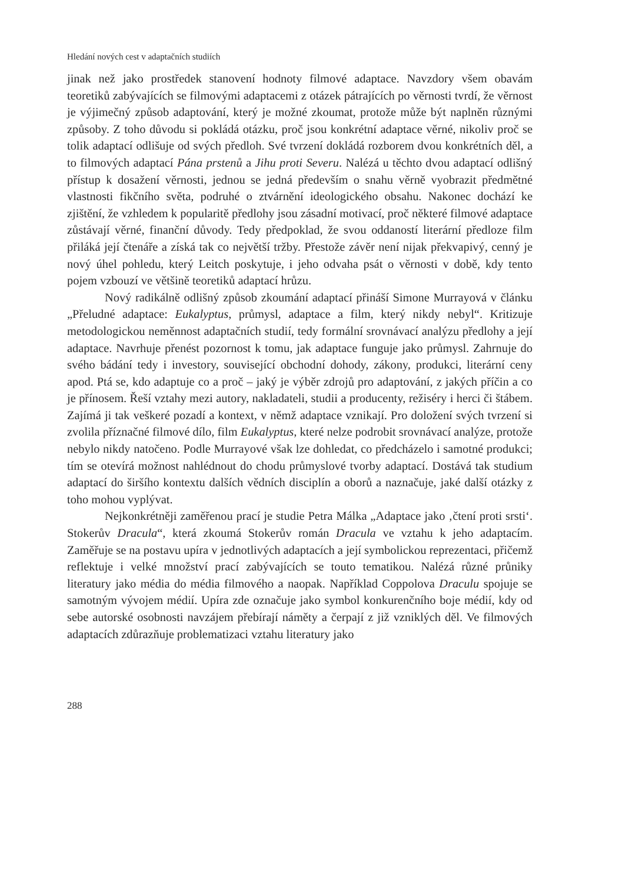Hledání nových cest v adaptačních studiích
jinak než jako prostředek stanovení hodnoty filmové adaptace. Navzdory všem obavám teoretiků zabývajících se filmovými adaptacemi z otázek pátrajících po věrnosti tvrdí, že věrnost je výjimečný způsob adaptování, který je možné zkoumat, protože může být naplněn různými způsoby. Z toho důvodu si pokládá otázku, proč jsou konkrétní adaptace věrné, nikoliv proč se tolik adaptací odlišuje od svých předloh. Své tvrzení dokládá rozborem dvou konkrétních děl, a to filmových adaptací Pána prstenů a Jihu proti Severu. Nalézá u těchto dvou adaptací odlišný přístup k dosažení věrnosti, jednou se jedná především o snahu věrně vyobrazit předmětné vlastnosti fikčního světa, podruhé o ztvárnění ideologického obsahu. Nakonec dochází ke zjištění, že vzhledem k popularitě předlohy jsou zásadní motivací, proč některé filmové adaptace zůstávají věrné, finanční důvody. Tedy předpoklad, že svou oddaností literární předloze film přiláká její čtenáře a získá tak co největší tržby. Přestože závěr není nijak překvapivý, cenný je nový úhel pohledu, který Leitch poskytuje, i jeho odvaha psát o věrnosti v době, kdy tento pojem vzbouzí ve většině teoretiků adaptací hrůzu.
Nový radikálně odlišný způsob zkoumání adaptací přináší Simone Murrayová v článku „Přeludné adaptace: Eukalyptus, průmysl, adaptace a film, který nikdy nebyl“. Kritizuje metodologickou neměnnost adaptačních studií, tedy formální srovnávací analýzu předlohy a její adaptace. Navrhuje přenést pozornost k tomu, jak adaptace funguje jako průmysl. Zahrnuje do svého bádání tedy i investory, související obchodní dohody, zákony, produkci, literární ceny apod. Ptá se, kdo adaptuje co a proč – jaký je výběr zdrojů pro adaptování, z jakých příčin a co je přínosem. Řeší vztahy mezi autory, nakladateli, studii a producenty, režiséry i herci či štábem. Zajímá ji tak veškeré pozadí a kontext, v němž adaptace vznikají. Pro doložení svých tvrzení si zvolila příznačné filmové dílo, film Eukalyptus, které nelze podrobit srovnávací analýze, protože nebylo nikdy natočeno. Podle Murrayové však lze dohledat, co předcházelo i samotné produkci; tím se otevírá možnost nahlédnout do chodu průmyslové tvorby adaptací. Dostává tak studium adaptací do širšího kontextu dalších vědních disciplín a oborů a naznačuje, jaké další otázky z toho mohou vyplývat.
Nejkonkrétněji zaměřenou prací je studie Petra Málka „Adaptace jako ‚čtení proti srsti‘. Stokerův Dracula“, která zkoumá Stokerův román Dracula ve vztahu k jeho adaptacím. Zaměřuje se na postavu upíra v jednotlivých adaptacích a její symbolickou reprezentaci, přičemž reflektuje i velké množství prací zabývajících se touto tematikou. Nalézá různé průniky literatury jako média do média filmového a naopak. Například Coppolova Draculu spojuje se samotným vývojem médií. Upíra zde označuje jako symbol konkurenčního boje médií, kdy od sebe autorské osobnosti navzájem přebírají náměty a čerpají z již vzniklých děl. Ve filmových adaptacích zdůrazňuje problematizaci vztahu literatury jako
288